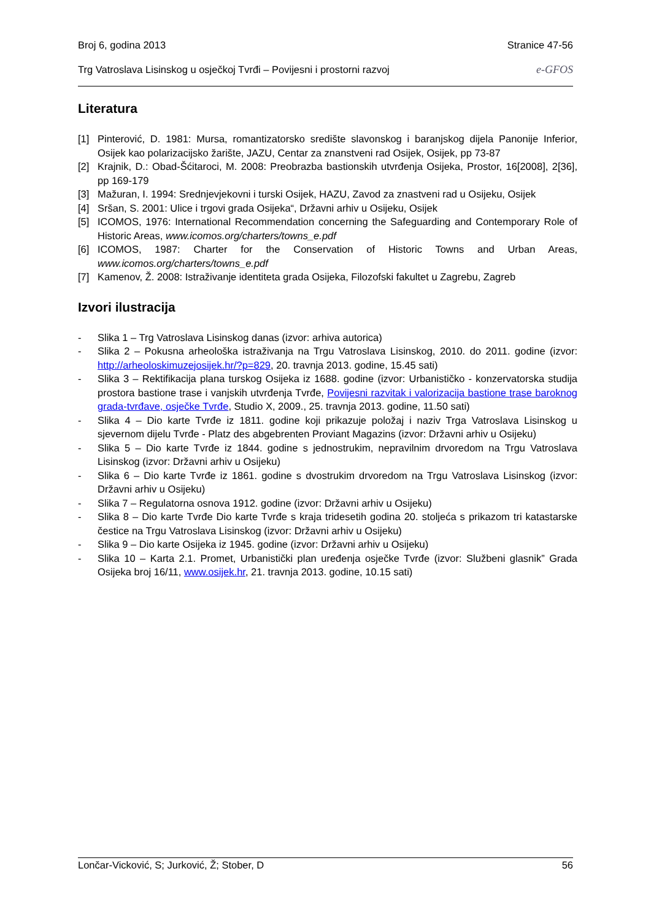Broj 6, godina 2013 Stranice 47-56
Trg Vatroslava Lisinskog u osječkoj Tvrđi – Povijesni i prostorni razvoj e-GFOS
Literatura
[1] Pinterović, D. 1981: Mursa, romantizatorsko središte slavonskog i baranjskog dijela Panonije Inferior, Osijek kao polarizacijsko žarište, JAZU, Centar za znanstveni rad Osijek, Osijek, pp 73-87
[2] Krajnik, D.: Obad-Šćitaroci, M. 2008: Preobrazba bastionskih utvrđenja Osijeka, Prostor, 16[2008], 2[36], pp 169-179
[3] Mažuran, I. 1994: Srednjevjekovni i turski Osijek, HAZU, Zavod za znastveni rad u Osijeku, Osijek
[4] Sršan, S. 2001: Ulice i trgovi grada Osijeka“, Državni arhiv u Osijeku, Osijek
[5] ICOMOS, 1976: International Recommendation concerning the Safeguarding and Contemporary Role of Historic Areas, www.icomos.org/charters/towns_e.pdf
[6] ICOMOS, 1987: Charter for the Conservation of Historic Towns and Urban Areas, www.icomos.org/charters/towns_e.pdf
[7] Kamenov, Ž. 2008: Istraživanje identiteta grada Osijeka, Filozofski fakultet u Zagrebu, Zagreb
Izvori ilustracija
- Slika 1 – Trg Vatroslava Lisinskog danas (izvor: arhiva autorica)
- Slika 2 – Pokusna arheološka istraživanja na Trgu Vatroslava Lisinskog, 2010. do 2011. godine (izvor: http://arheoloskimuzejosijek.hr/?p=829, 20. travnja 2013. godine, 15.45 sati)
- Slika 3 – Rektifikacija plana turskog Osijeka iz 1688. godine (izvor: Urbanističko - konzervatorska studija prostora bastione trase i vanjskih utvrđenja Tvrđe, Povijesni razvitak i valorizacija bastione trase baroknog grada-tvrđave, osječke Tvrđe, Studio X, 2009., 25. travnja 2013. godine, 11.50 sati)
- Slika 4 – Dio karte Tvrđe iz 1811. godine koji prikazuje položaj i naziv Trga Vatroslava Lisinskog u sjevernom dijelu Tvrđe - Platz des abgebrenten Proviant Magazins (izvor: Državni arhiv u Osijeku)
- Slika 5 – Dio karte Tvrđe iz 1844. godine s jednostrukim, nepravilnim drvoredom na Trgu Vatroslava Lisinskog (izvor: Državni arhiv u Osijeku)
- Slika 6 – Dio karte Tvrđe iz 1861. godine s dvostrukim drvoredom na Trgu Vatroslava Lisinskog (izvor: Državni arhiv u Osijeku)
- Slika 7 – Regulatorna osnova 1912. godine (izvor: Državni arhiv u Osijeku)
- Slika 8 – Dio karte Tvrđe Dio karte Tvrđe s kraja tridesetih godina 20. stoljeća s prikazom tri katastarske čestice na Trgu Vatroslava Lisinskog (izvor: Državni arhiv u Osijeku)
- Slika 9 – Dio karte Osijeka iz 1945. godine (izvor: Državni arhiv u Osijeku)
- Slika 10 – Karta 2.1. Promet, Urbanistički plan uređenja osječke Tvrđe (izvor: Službeni glasnik” Grada Osijeka broj 16/11, www.osijek.hr, 21. travnja 2013. godine, 10.15 sati)
Lončar-Vicković, S; Jurković, Ž; Stober, D 56